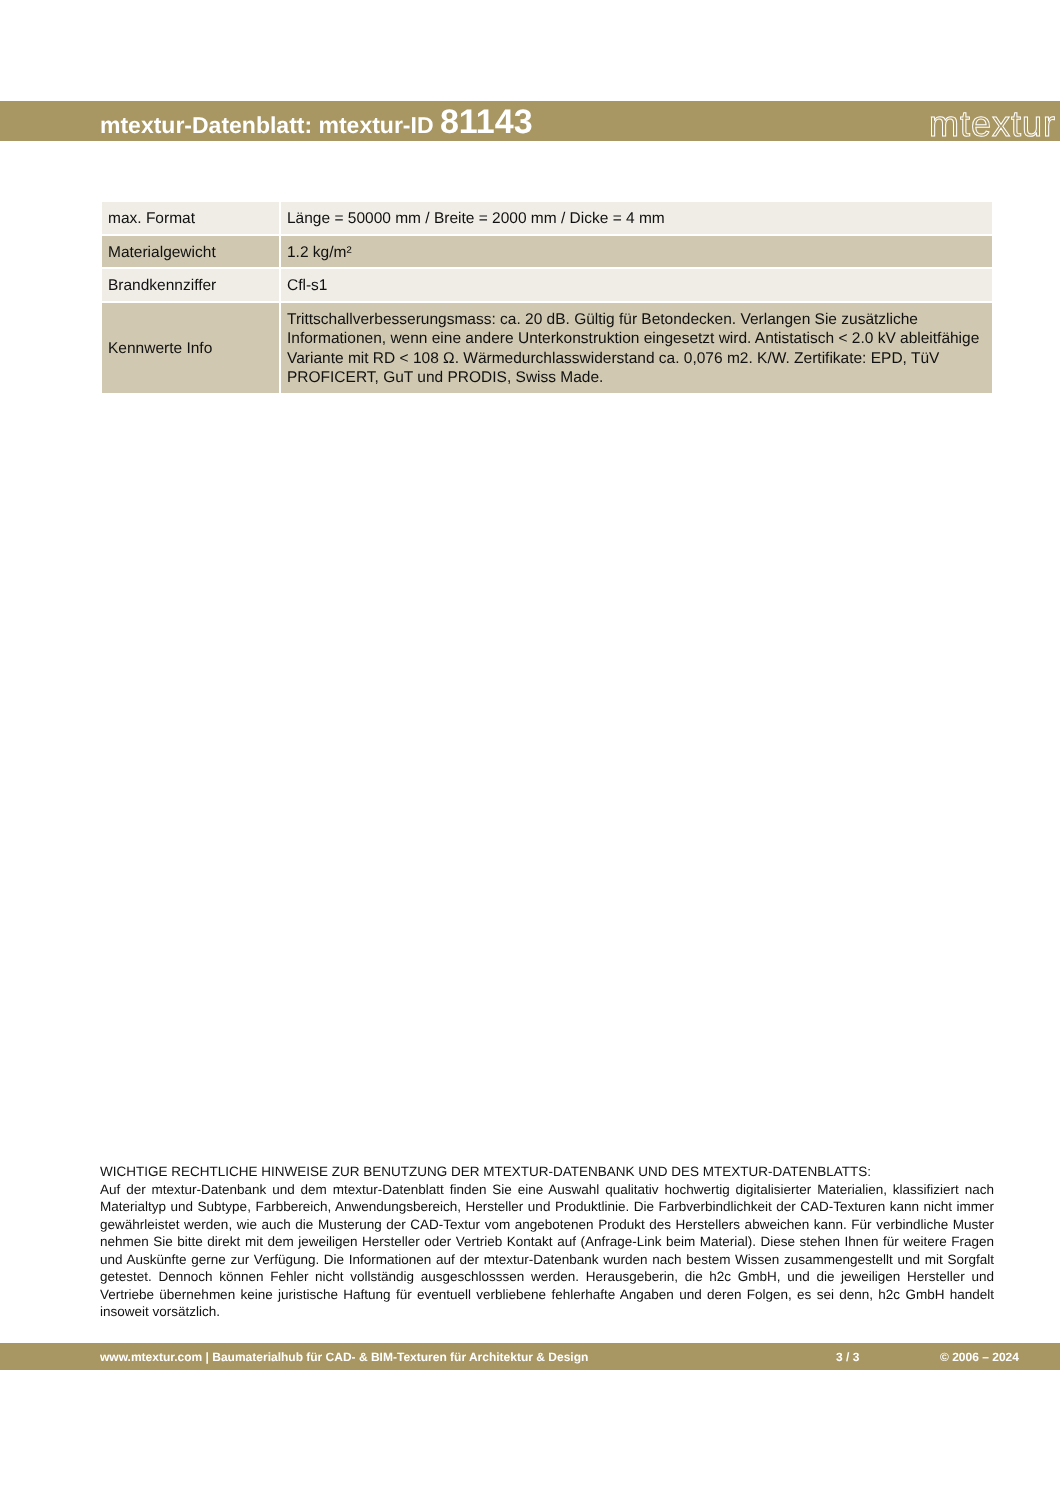mtextur-Datenblatt: mtextur-ID 81143
mtextur
| max. Format | Länge = 50000 mm / Breite = 2000 mm / Dicke = 4 mm |
| Materialgewicht | 1.2 kg/m² |
| Brandkennziffer | Cfl-s1 |
| Kennwerte Info | Trittschallverbesserungsmass: ca. 20 dB. Gültig für Betondecken. Verlangen Sie zusätzliche Informationen, wenn eine andere Unterkonstruktion eingesetzt wird. Antistatisch < 2.0 kV ableitfähige Variante mit RD < 108 Ω. Wärmedurchlasswiderstand ca. 0,076 m2. K/W. Zertifikate: EPD, TüV PROFICERT, GuT und PRODIS, Swiss Made. |
WICHTIGE RECHTLICHE HINWEISE ZUR BENUTZUNG DER MTEXTUR-DATENBANK UND DES MTEXTUR-DATENBLATTS:
Auf der mtextur-Datenbank und dem mtextur-Datenblatt finden Sie eine Auswahl qualitativ hochwertig digitalisierter Materialien, klassifiziert nach Materialtyp und Subtype, Farbbereich, Anwendungsbereich, Hersteller und Produktlinie. Die Farbverbindlichkeit der CAD-Texturen kann nicht immer gewährleistet werden, wie auch die Musterung der CAD-Textur vom angebotenen Produkt des Herstellers abweichen kann. Für verbindliche Muster nehmen Sie bitte direkt mit dem jeweiligen Hersteller oder Vertrieb Kontakt auf (Anfrage-Link beim Material). Diese stehen Ihnen für weitere Fragen und Auskünfte gerne zur Verfügung. Die Informationen auf der mtextur-Datenbank wurden nach bestem Wissen zusammengestellt und mit Sorgfalt getestet. Dennoch können Fehler nicht vollständig ausgeschlosssen werden. Herausgeberin, die h2c GmbH, und die jeweiligen Hersteller und Vertriebe übernehmen keine juristische Haftung für eventuell verbliebene fehlerhafte Angaben und deren Folgen, es sei denn, h2c GmbH handelt insoweit vorsätzlich.
www.mtextur.com | Baumaterialhub für CAD- & BIM-Texturen für Architektur & Design 3 / 3 © 2006 – 2024